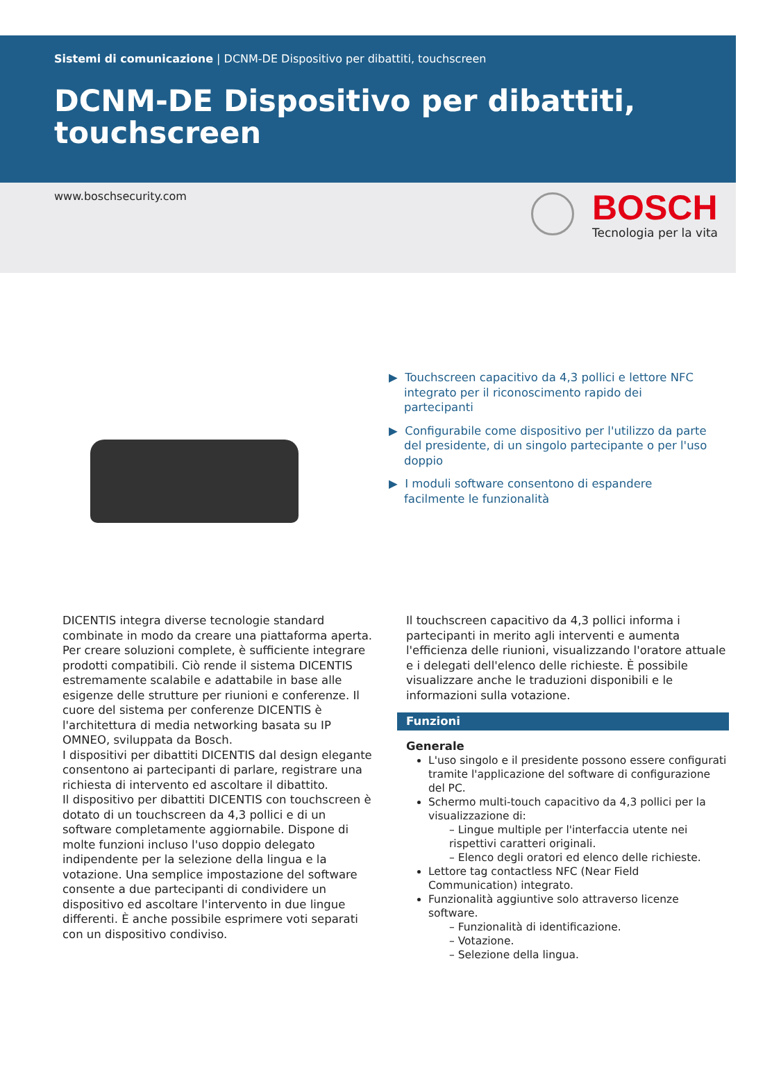Sistemi di comunicazione | DCNM-DE Dispositivo per dibattiti, touchscreen
DCNM-DE Dispositivo per dibattiti, touchscreen
www.boschsecurity.com
BOSCH
Tecnologia per la vita
▶ Touchscreen capacitivo da 4,3 pollici e lettore NFC integrato per il riconoscimento rapido dei partecipanti
▶ Configurabile come dispositivo per l'utilizzo da parte del presidente, di un singolo partecipante o per l'uso doppio
▶ I moduli software consentono di espandere facilmente le funzionalità
DICENTIS integra diverse tecnologie standard combinate in modo da creare una piattaforma aperta. Per creare soluzioni complete, è sufficiente integrare prodotti compatibili. Ciò rende il sistema DICENTIS estremamente scalabile e adattabile in base alle esigenze delle strutture per riunioni e conferenze. Il cuore del sistema per conferenze DICENTIS è l'architettura di media networking basata su IP OMNEO, sviluppata da Bosch.
I dispositivi per dibattiti DICENTIS dal design elegante consentono ai partecipanti di parlare, registrare una richiesta di intervento ed ascoltare il dibattito.
Il dispositivo per dibattiti DICENTIS con touchscreen è dotato di un touchscreen da 4,3 pollici e di un software completamente aggiornabile. Dispone di molte funzioni incluso l'uso doppio delegato indipendente per la selezione della lingua e la votazione. Una semplice impostazione del software consente a due partecipanti di condividere un dispositivo ed ascoltare l'intervento in due lingue differenti. È anche possibile esprimere voti separati con un dispositivo condiviso.
Il touchscreen capacitivo da 4,3 pollici informa i partecipanti in merito agli interventi e aumenta l'efficienza delle riunioni, visualizzando l'oratore attuale e i delegati dell'elenco delle richieste. È possibile visualizzare anche le traduzioni disponibili e le informazioni sulla votazione.
Funzioni
Generale
L'uso singolo e il presidente possono essere configurati tramite l'applicazione del software di configurazione del PC.
Schermo multi-touch capacitivo da 4,3 pollici per la visualizzazione di:
– Lingue multiple per l'interfaccia utente nei rispettivi caratteri originali.
– Elenco degli oratori ed elenco delle richieste.
Lettore tag contactless NFC (Near Field Communication) integrato.
Funzionalità aggiuntive solo attraverso licenze software.
– Funzionalità di identificazione.
– Votazione.
– Selezione della lingua.